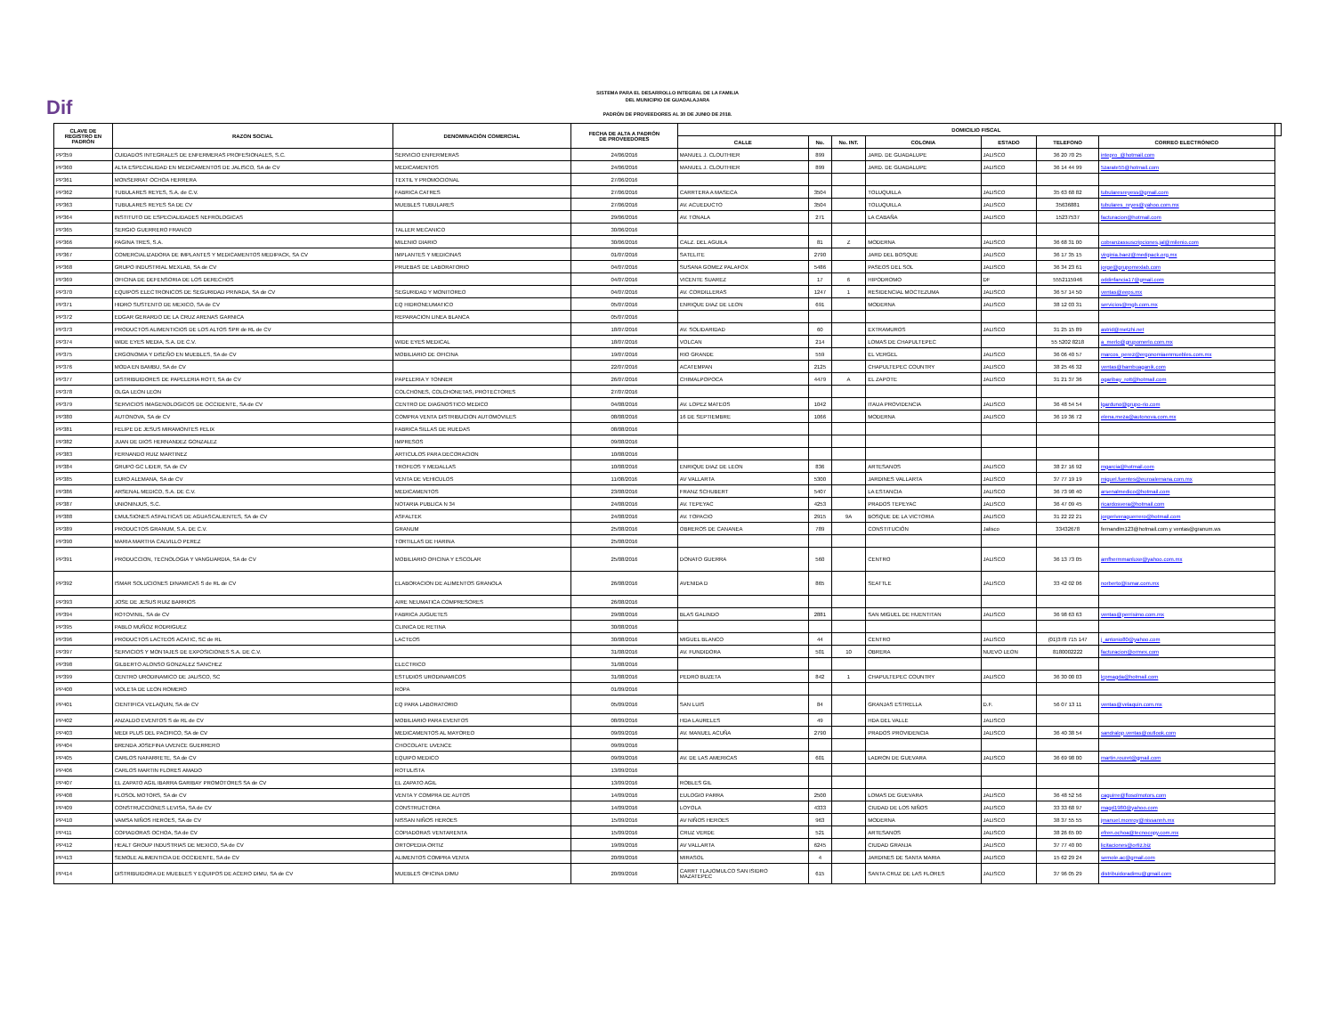Dif
SISTEMA PARA EL DESARROLLO INTEGRAL DE LA FAMILIA
DEL MUNICIPIO DE GUADALAJARA
PADRÓN DE PROVEEDORES AL 30 DE JUNIO DE 2018.
| CLAVE DE REGISTRO EN PADRÓN | RAZON SOCIAL | DENOMINACIÓN COMERCIAL | FECHA DE ALTA A PADRÓN DE PROVEEDORES | DOMICILIO FISCAL | | | | | | | |
| --- | --- | --- | --- | --- | --- | --- | --- | --- | --- | --- | --- |
| | | | | CALLE | No. | No. INT. | COLONIA | ESTADO | TELEFONO | CORREO ELECTRÓNICO | |
| PP359 | CUIDADOS INTEGRALES DE ENFERMERAS PROFESIONALES, S.C. | SERVICIO ENFERMERAS | 24/06/2016 | MANUEL J. CLOUTHIER | 899 | | JARD. DE GUADALUPE | JALISCO | 36 20 70 25 | intepro_@hotmail.com | |
| PP360 | ALTA ESPECIALIDAD EN MEDICAMENTOS DE JALISCO, SA de CV | MEDICAMENTOS | 24/06/2016 | MANUEL J. CLOUTHIER | 899 | | JARD. DE GUADALUPE | JALISCO | 36 14 44 99 | 5zarate55@hotmail.com | |
| PP361 | MONSERRAT OCHOA HERRERA | TEXTIL Y PROMOCIONAL | 27/06/2016 | | | | | | | | |
| PP362 | TUBULARES REYES, S.A. de C.V. | FABRICA CATRES | 27/06/2016 | CARRTERA A MASECA | 3504 | | TOLUQUILLA | JALISCO | 35 63 68 82 | tubularesreyess@gmail.com | |
| PP363 | TUBULARES REYES SA DE CV | MUEBLES TUBULARES | 27/06/2016 | AV. ACUEDUCTO | 3504 | | TOLUQUILLA | JALISCO | 35636881 | tubulares_reyes@yahoo.com.mx | |
| PP364 | INSTITUTO DE ESPECIALIDADES NEFROLOGICAS | | 29/06/2016 | AV. TONALA | 271 | | LA CABAÑA | JALISCO | 15237537 | facturacion@hotmail.com | |
| PP365 | SERGIO GUERRERO FRANCO | TALLER MECANICO | 30/06/2016 | | | | | | | | |
| PP366 | PAGINA TRES, S.A. | MILENIO DIARIO | 30/06/2016 | CALZ. DEL AGUILA | 81 | Z | MODERNA | JALISCO | 36 68 31 00 | cobranzassuscripciones.jal@milenio.com | |
| PP367 | COMERCIALIZADORA DE IMPLANTES Y MEDICAMENTOS MEDIPACK, SA CV | IMPLANTES Y MEDICINAS | 01/07/2016 | SATELITE | 2790 | | JARD DEL BOSQUE | JALISCO | 36 17 35 15 | virginia.baez@medipack.org.mx | |
| PP368 | GRUPO INDUSTRIAL MEXLAB, SA de CV | PRUEBAS DE LABORATORIO | 04/07/2016 | SUSANA GOMEZ PALAFOX | 5486 | | PASEOS DEL SOL | JALISCO | 36 34 23 61 | jorge@grupomexlab.com | |
| PP369 | OFICINA DE DEFENSORIA DE LOS DERECHOS | | 04/07/2016 | VICENTE SUAREZ | 17 | 6 | HIPODROMO | DF | 5552115946 | oddinfancia17@gmail.com | |
| PP370 | EQUIPOS ELECTRONICOS DE SEGURIDAD PRIVADA, SA de CV | SEGURIDAD Y MONITOREO | 04/07/2016 | AV. CORDILLERAS | 1247 | 1 | RESIDENCIAL MOCTEZUMA | JALISCO | 36 57 14 50 | ventas@eeps.mx | |
| PP371 | HIDRO SUSTENTO DE MEXICO, SA de CV | EQ HIDRONEUMATICO | 05/07/2016 | ENRIQUE DIAZ DE LEON | 691 | | MODERNA | JALISCO | 38 12 03 31 | servicios@mgb.com.mx | |
| PP372 | EDGAR GERARDO DE LA CRUZ ARENAS GARNICA | REPARACION LINEA BLANCA | 05/07/2016 | | | | | | | | |
| PP373 | PRODUCTOS ALIMENTICIOS DE LOS ALTOS SPR de RL de CV | | 18/07/2016 | AV. SOLIDARIDAD | 60 | | EXTRAMUROS | JALISCO | 31 25 15 89 | astrid@metzhi.net | |
| PP374 | WIDE EYES MEDIA, S.A. DE C.V. | WIDE EYES MEDICAL | 18/07/2016 | VOLCAN | 214 | | LOMAS DE CHAPULTEPEC | | 55 5202 8218 | a_merlo@grupomerlo.com.mx | |
| PP375 | ERGONOMIA Y DISEÑO EN MUEBLES, SA de CV | MOBILIARIO DE OFICINA | 19/07/2016 | RIO GRANDE | 559 | | EL VERGEL | JALISCO | 36 06 40 57 | marcos_perez@ergonomiaenmuebles.com.mx | |
| PP376 | MODA EN BAMBU, SA de CV | | 22/07/2016 | ACATEMPAN | 2125 | | CHAPULTEPEC COUNTRY | JALISCO | 38 25 46 32 | ventas@bambuaganik.com | |
| PP377 | DISTRIBUIDORES DE PAPELERIA ROTT, SA de CV | PAPELERIA Y TONNER | 26/07/2016 | CHIMALPOPOCA | 4479 | A | EL ZAPOTE | JALISCO | 31 21 37 36 | ogaribay_rott@hotmail.com | |
| PP378 | OLGA LEON LEON | COLCHONES, COLCHONETAS, PROTECTORES | 27/07/2016 | | | | | | | | |
| PP379 | SERVICIOS IMAGENOLOGICOS DE OCCIDENTE, SA de CV | CENTRO DE DIAGNOSTICO MEDICO | 04/08/2016 | AV. LOPEZ MATEOS | 1042 | | ITAUA PROVIDENCIA | JALISCO | 36 48 54 54 | lgarduno@grupo-rio.com | |
| PP380 | AUTONOVA, SA de CV | COMPRA VENTA DISTRIBUCION AUTOMOVILES | 08/08/2016 | 16 DE SEPTIEMBRE | 1066 | | MODERNA | JALISCO | 36 19 36 72 | elena.meza@autonova.com.mx | |
| PP381 | FELIPE DE JESUS MIRAMONTES FELIX | FABRICA SILLAS DE RUEDAS | 08/08/2016 | | | | | | | | |
| PP382 | JUAN DE DIOS HERNANDEZ GONZALEZ | IMPRESOS | 09/08/2016 | | | | | | | | |
| PP383 | FERNANDO RUIZ MARTINEZ | ARTICULOS PARA DECORACION | 10/08/2016 | | | | | | | | |
| PP384 | GRUPO GC LIDER, SA de CV | TROFEOS Y MEDALLAS | 10/08/2016 | ENRIQUE DIAZ DE LEON | 836 | | ARTESANOS | JALISCO | 38 27 16 92 | mgarcia@hotmail.com | |
| PP385 | EURO ALEMANA, SA de CV | VENTA DE VEHICULOS | 11/08/2016 | AV VALLARTA | 5300 | | JARDINES VALLARTA | JALISCO | 37 77 19 19 | miguel.fuentes@euroalemana.com.mx | |
| PP386 | ARSENAL MEDICO, S.A. DE C.V. | MEDICAMENTOS | 23/08/2016 | FRANZ SCHUBERT | 5407 | | LA ESTANCIA | JALISCO | 36 73 98 40 | arsenalmedico@hotmail.com | |
| PP387 | UNIONINJUS, S.C. | NOTARIA PUBLICA N 34 | 24/08/2016 | AV. TEPEYAC | 4253 | | PRADOS TEPEYAC | JALISCO | 36 47 09 45 | ricardosvera@hotmail.com | |
| PP388 | EMULSIONES ASFALTICAS DE AGUASCALIENTES, SA de CV | ASFALTEK | 24/08/2016 | AV. TOPACIO | 2915 | 9A | BOSQUE DE LA VICTORIA | JALISCO | 31 22 22 21 | jorgeriveraguerrero@hotmail.com | |
| PP389 | PRODUCTOS GRANUM, S.A. DE C.V. | GRANUM | 25/08/2016 | OBREROS DE CANANEA | 789 | | CONSTITUCIÓN | Jalisco | 33432678 | fernandlm123@hotmail.com y ventas@granum.ws | |
| PP390 | MARIA MARTHA CALVILLO PEREZ | TORTILLAS DE HARINA | 25/08/2016 | | | | | | | | |
| PP391 | PRODUCCION, TECNOLOGIA Y VANGUARDIA, SA de CV | MOBILIARIO OFICINA Y ESCOLAR | 25/08/2016 | DONATO GUERRA | 560 | | CENTRO | JALISCO | 36 13 73 05 | amfhermmanluxe@yahoo.com.mx | |
| PP392 | ISMAR SOLUCIONES DINAMICAS S de RL de CV | ELABORACION DE ALIMENTOS GRANOLA | 26/08/2016 | AVENIDA D | 865 | | SEATTLE | JALISCO | 33 42 02 06 | norberto@ismar.com.mx | |
| PP393 | JOSE DE JESUS RUIZ BARRIOS | AIRE NEUMATICA COMPRESORES | 26/08/2016 | | | | | | | | |
| PP394 | ROTOVINIL, SA de CV | FABRICA JUGUETES | 29/08/2016 | BLAS GALINDO | 2881 | | SAN MIGUEL DE HUENTITAN | JALISCO | 36 98 63 63 | ventas@perrisimo.com.mx | |
| PP395 | PABLO MUÑOZ RODRIGUEZ | CLINICA DE RETINA | 30/08/2016 | | | | | | | | |
| PP396 | PRODUCTOS LACTEOS ACATIC, SC de RL | LACTEOS | 30/08/2016 | MIGUEL BLANCO | 44 | | CENTRO | JALISCO | (01)378 715 147 | j_antonio80@yahoo.com | |
| PP397 | SERVICIOS Y MONTAJES DE EXPOSICIONES S.A. DE C.V. | | 31/08/2016 | AV. FUNDIDORA | 501 | 10 | OBRERA | NUEVO LEON | 8180002222 | facturacion@ormex.com | |
| PP398 | GILBERTO ALONSO GONZALEZ SANCHEZ | ELECTRICO | 31/08/2016 | | | | | | | | |
| PP399 | CENTRO URODINAMICO DE JALISCO, SC | ESTUDIOS URODINAMICOS | 31/08/2016 | PEDRO BUZETA | 842 | 1 | CHAPULTEPEC COUNTRY | JALISCO | 36 30 00 03 | lcpmagda@hotmail.com | |
| PP400 | VIOLETA DE LEON ROMERO | ROPA | 01/09/2016 | | | | | | | | |
| PP401 | CIENTIFICA VELAQUIN, SA de CV | EQ PARA LABORATORIO | 05/09/2016 | SAN LUIS | 84 | | GRANJAS ESTRELLA | D.F. | 56 07 13 11 | ventas@velaquin.com.mx | |
| PP402 | ANZALDO EVENTOS S de RL de CV | MOBILIARIO PARA EVENTOS | 08/09/2016 | HDA LAURELES | 49 | | HDA DEL VALLE | JALISCO | | | |
| PP403 | MEDI PLUS DEL PACIFICO, SA de CV | MEDICAMENTOS AL MAYOREO | 09/09/2016 | AV. MANUEL ACUÑA | 2790 | | PRADOS PROVIDENCIA | JALISCO | 36 40 38 54 | sandralop.ventas@outlook.com | |
| PP404 | BRENDA JOSEFINA UVENCE GUERRERO | CHOCOLATE UVENCE | 09/09/2016 | | | | | | | | |
| PP405 | CARLOS NAFARRETE, SA de CV | EQUIPO MEDICO | 09/09/2016 | AV. DE LAS AMERICAS | 601 | | LADRON DE GUEVARA | JALISCO | 36 69 98 00 | martin.rouret@gmail.com | |
| PP406 | CARLOS MARTIN FLORES AMADO | ROTULISTA | 13/09/2016 | | | | | | | | |
| PP407 | EL ZAPATO AGIL IBARRA GARIBAY PROMOTORES SA de CV | EL ZAPATO AGIL | 13/09/2016 | ROBLES GIL | | | | | | | |
| PP408 | FLOSOL MOTORS, SA de CV | VENTA Y COMPRA DE AUTOS | 14/09/2016 | EULOGIO PARRA | 2500 | | LOMAS DE GUEVARA | JALISCO | 36 48 52 56 | caguirre@flosolmotors.com | |
| PP409 | CONSTRUCCIONES LEVISA, SA de CV | CONSTRUCTORA | 14/09/2016 | LOYOLA | 4333 | | CIUDAD DE LOS NIÑOS | JALISCO | 33 33 68 97 | magd1980@yahoo.com | |
| PP410 | VAMSA NIÑOS HEROES, SA de CV | NISSAN NIÑOS HEROES | 15/09/2016 | AV NIÑOS HEROES | 963 | | MODERNA | JALISCO | 38 37 55 55 | jmanuel.monroy@nissannh.mx | |
| PP411 | COPIADORAS OCHOA, SA de CV | COPIADORAS VENTARENTA | 15/09/2016 | CRUZ VERDE | 521 | | ARTESANOS | JALISCO | 38 26 65 00 | efren.ochoa@tecnocopy.com.mx | |
| PP412 | HEALT GROUP INDUSTRIAS DE MEXICO, SA de CV | ORTOPEDIA ORTIZ | 19/09/2016 | AV VALLARTA | 6245 | | CIUDAD GRANJA | JALISCO | 37 77 40 00 | licitaciones@ortiz.biz | |
| PP413 | SEMOLE ALIMENTICIA DE OCCIDENTE, SA de CV | ALIMENTOS COMPRA VENTA | 20/09/2016 | MIRASOL | 4 | | JARDINES DE SANTA MARIA | JALISCO | 15 62 29 24 | semole.ac@gmail.com | |
| PP414 | DISTRIBUIDORA DE MUEBLES Y EQUIPOS DE ACERO DIMU, SA de CV | MUEBLES OFICINA DIMU | 20/09/2016 | CARRT TLAJOMULCO SAN ISIDRO MAZATEPEC | 615 | | SANTA CRUZ DE LAS FLORES | JALISCO | 37 96 05 29 | distribuidoradimu@gmail.com | |